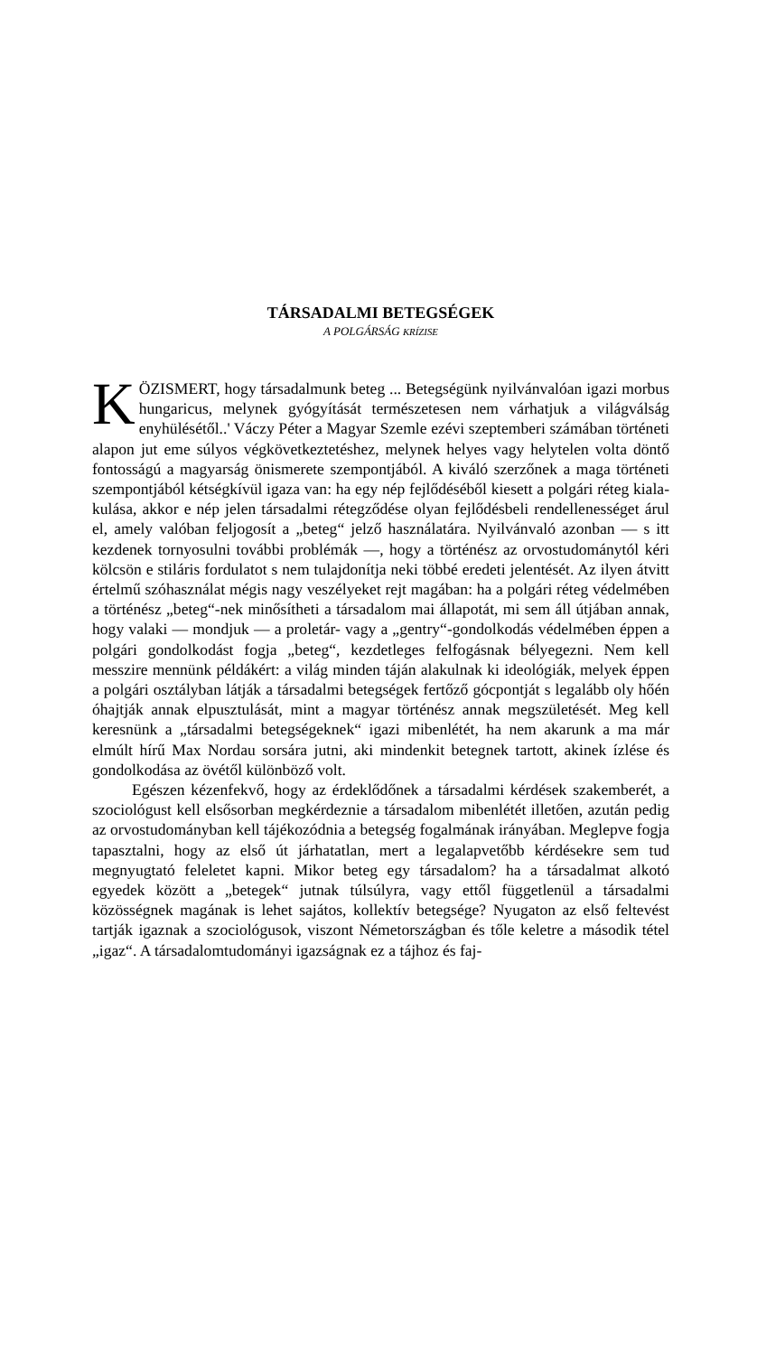TÁRSADALMI BETEGSÉGEK
A POLGÁRSÁG KRÍZISE
KÖZISMERT, hogy társadalmunk beteg ... Betegségünk nyil­ván­valóan igazi morbus hungaricus, melynek gyógyítását természetesen nem várhatjuk a világválság enyhülésétől..' Váczy Péter a Magyar Szemle ezévi szeptemberi számában történeti alapon jut eme súlyos végkövetkeztetéshez, melynek helyes vagy helytelen volta döntő fontosságú a magyarság önismerete szem­pontjából. A kiváló szerzőnek a maga történeti szempontjából kétség­kívül igaza van: ha egy nép fejlődéséből kiesett a polgári réteg kiala­kulása, akkor e nép jelen társadalmi rétegződése olyan fejlődésbeli rendellenességet árul el, amely valóban feljogosít a „beteg“ jelző használatára. Nyilvánvaló azonban — s itt kezdenek tornyosulni további problémák —, hogy a történész az orvostudománytól kéri kölcsön e stiláris fordulatot s nem tulajdonítja neki többé eredeti jelentését. Az ilyen átvitt értelmű szóhasználat mégis nagy veszélyeket rejt magában: ha a polgári réteg védelmében a történész „beteg“-nek minősítheti a társadalom mai állapotát, mi sem áll útjában annak, hogy valaki — mondjuk — a proletár- vagy a „gentry“-gondolkodás védelmében éppen a polgári gondolkodást fogja „beteg“, kezdet­leges felfogásnak bélyegezni. Nem kell messzire mennünk példá­kért: a világ minden táján alakulnak ki ideológiák, melyek éppen a polgári osztályban látják a társadalmi betegségek fertőző gócpontját s legalább oly hőén óhajtják annak elpusztulását, mint a magyar tör­ténész annak megszületését. Meg kell keresnünk a „társadalmi beteg­ségeknek“ igazi mibenlétét, ha nem akarunk a ma már elmúlt hírű Max Nordau sorsára jutni, aki mindenkit betegnek tartott, akinek ízlése és gondolkodása az övétől különböző volt.
Egészen kézenfekvő, hogy az érdeklődőnek a társadalmi kérdé­sek szakemberét, a szociológust kell elsősorban megkérdeznie a tár­sadalom mibenlétét illetően, azután pedig az orvostudományban kell tájékozódnia a betegség fogalmának irányában. Meglepve fogja tapasz­talni, hogy az első út járhatatlan, mert a legalapvetőbb kérdésekre sem tud megnyugtató feleletet kapni. Mikor beteg egy társadalom? ha a társadalmat alkotó egyedek között a „betegek“ jutnak túlsúlyra, vagy ettől függetlenül a társadalmi közösségnek magának is lehet sajátos, kollektív betegsége? Nyugaton az első feltevést tartják igaz­nak a szociológusok, viszont Németországban és tőle keletre a második tétel „igaz“. A társadalomtudományi igazságnak ez a tájhoz és faj-